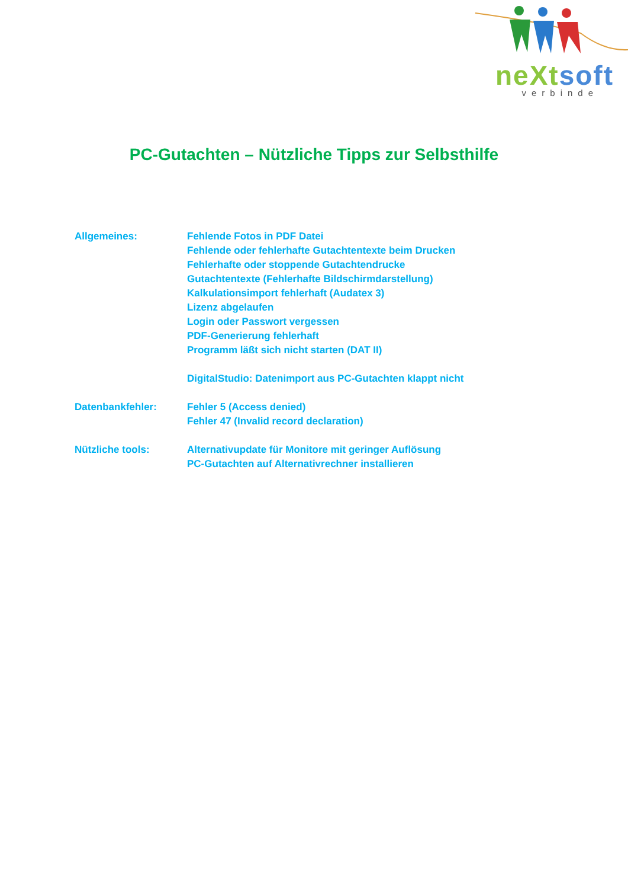neXt soft
verbinde
PC-Gutachten – Nützliche Tipps zur Selbsthilfe
Allgemeines: Fehlende Fotos in PDF Datei
Fehlende oder fehlerhafte Gutachtentexte beim Drucken
Fehlerhafte oder stoppende Gutachtendrucke
Gutachtentexte (Fehlerhafte Bildschirmdarstellung)
Kalkulationsimport fehlerhaft (Audatex 3)
Lizenz abgelaufen
Login oder Passwort vergessen
PDF-Generierung fehlerhaft
Programm läßt sich nicht starten (DAT II)
DigitalStudio: Datenimport aus PC-Gutachten klappt nicht
Datenbankfehler: Fehler 5 (Access denied)
Fehler 47 (Invalid record declaration)
Nützliche tools: Alternativupdate für Monitore mit geringer Auflösung
PC-Gutachten auf Alternativrechner installieren